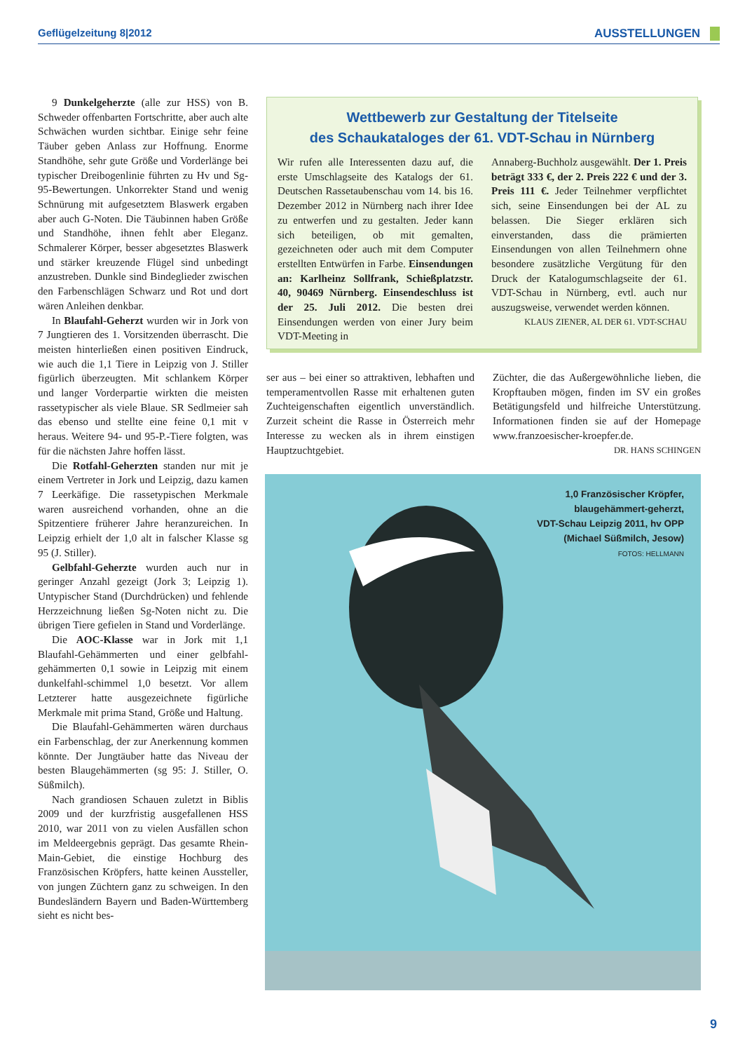Geflügelzeitung 8|2012 AUSSTELLUNGEN
9 Dunkelgeherzte (alle zur HSS) von B. Schweder offenbarten Fortschritte, aber auch alte Schwächen wurden sichtbar. Einige sehr feine Täuber geben Anlass zur Hoffnung. Enorme Standhöhe, sehr gute Größe und Vorderlänge bei typischer Dreibogenlinie führten zu Hv und Sg-95-Bewertungen. Unkorrekter Stand und wenig Schnürung mit aufgesetztem Blaswerk ergaben aber auch G-Noten. Die Täubinnen haben Größe und Standhöhe, ihnen fehlt aber Eleganz. Schmalerer Körper, besser abgesetztes Blaswerk und stärker kreuzende Flügel sind unbedingt anzustreben. Dunkle sind Bindeglieder zwischen den Farbenschlägen Schwarz und Rot und dort wären Anleihen denkbar.
In Blaufahl-Geherzt wurden wir in Jork von 7 Jungtieren des 1. Vorsitzenden überrascht. Die meisten hinterließen einen positiven Eindruck, wie auch die 1,1 Tiere in Leipzig von J. Stiller figürlich überzeugten. Mit schlankem Körper und langer Vorderpartie wirkten die meisten rassetypischer als viele Blaue. SR Sedlmeier sah das ebenso und stellte eine feine 0,1 mit v heraus. Weitere 94- und 95-P.-Tiere folgten, was für die nächsten Jahre hoffen lässt.
Die Rotfahl-Geherzten standen nur mit je einem Vertreter in Jork und Leipzig, dazu kamen 7 Leerkäfige. Die rassetypischen Merkmale waren ausreichend vorhanden, ohne an die Spitzentiere früherer Jahre heranzureichen. In Leipzig erhielt der 1,0 alt in falscher Klasse sg 95 (J. Stiller).
Gelbfahl-Geherzte wurden auch nur in geringer Anzahl gezeigt (Jork 3; Leipzig 1). Untypischer Stand (Durchdrücken) und fehlende Herzzeichnung ließen Sg-Noten nicht zu. Die übrigen Tiere gefielen in Stand und Vorderlänge.
Die AOC-Klasse war in Jork mit 1,1 Blaufahl-Gehämmerten und einer gelbfahl-gehämmerten 0,1 sowie in Leipzig mit einem dunkelfahl-schimmel 1,0 besetzt. Vor allem Letzterer hatte ausgezeichnete figürliche Merkmale mit prima Stand, Größe und Haltung.
Die Blaufahl-Gehämmerten wären durchaus ein Farbenschlag, der zur Anerkennung kommen könnte. Der Jungtäuber hatte das Niveau der besten Blaugehämmerten (sg 95: J. Stiller, O. Süßmilch).
Nach grandiosen Schauen zuletzt in Biblis 2009 und der kurzfristig ausgefallenen HSS 2010, war 2011 von zu vielen Ausfällen schon im Meldeergebnis geprägt. Das gesamte Rhein-Main-Gebiet, die einstige Hochburg des Französischen Kröpfers, hatte keinen Aussteller, von jungen Züchtern ganz zu schweigen. In den Bundesländern Bayern und Baden-Württemberg sieht es nicht bes-
Wettbewerb zur Gestaltung der Titelseite
des Schaukataloges der 61. VDT-Schau in Nürnberg
Wir rufen alle Interessenten dazu auf, die erste Umschlagseite des Katalogs der 61. Deutschen Rassetaubenschau vom 14. bis 16. Dezember 2012 in Nürnberg nach ihrer Idee zu entwerfen und zu gestalten. Jeder kann sich beteiligen, ob mit gemalten, gezeichneten oder auch mit dem Computer erstellten Entwürfen in Farbe. Einsendungen an: Karlheinz Sollfrank, Schießplatzstr. 40, 90469 Nürnberg. Einsendeschluss ist der 25. Juli 2012. Die besten drei Einsendungen werden von einer Jury beim VDT-Meeting in
Annaberg-Buchholz ausgewählt. Der 1. Preis beträgt 333 €, der 2. Preis 222 € und der 3. Preis 111 €. Jeder Teilnehmer verpflichtet sich, seine Einsendungen bei der AL zu belassen. Die Sieger erklären sich einverstanden, dass die prämierten Einsendungen von allen Teilnehmern ohne besondere zusätzliche Vergütung für den Druck der Katalogumschlagseite der 61. VDT-Schau in Nürnberg, evtl. auch nur auszugsweise, verwendet werden können.
KLAUS ZIENER, AL DER 61. VDT-SCHAU
ser aus – bei einer so attraktiven, lebhaften und temperamentvollen Rasse mit erhaltenen guten Zuchteigenschaften eigentlich unverständlich. Zurzeit scheint die Rasse in Österreich mehr Interesse zu wecken als in ihrem einstigen Hauptzuchtgebiet.
Züchter, die das Außergewöhnliche lieben, die Kropftauben mögen, finden im SV ein großes Betätigungsfeld und hilfreiche Unterstützung. Informationen finden sie auf der Homepage www.franzoesischer-kroepfer.de. DR. HANS SCHINGEN
1,0 Französischer Kröpfer,
blaugehämmert-geherzt,
VDT-Schau Leipzig 2011, hv OPP
(Michael Süßmilch, Jesow)
FOTOS: HELLMANN
9